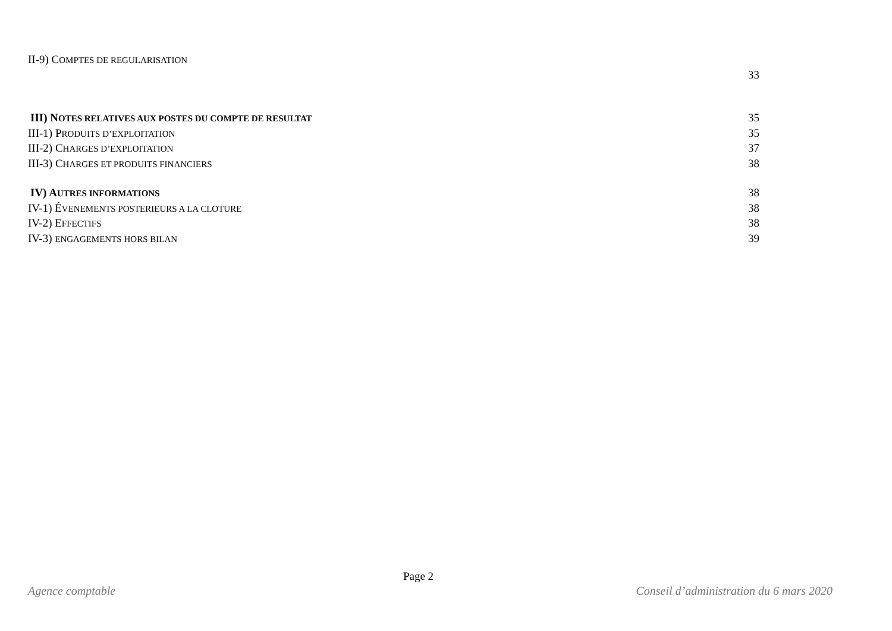II-9) COMPTES DE REGULARISATION
33
III) NOTES RELATIVES AUX POSTES DU COMPTE DE RESULTAT 35
III-1) PRODUITS D’EXPLOITATION 35
III-2) CHARGES D’EXPLOITATION 37
III-3) CHARGES ET PRODUITS FINANCIERS 38
IV) AUTRES INFORMATIONS 38
IV-1) ÉVENEMENTS POSTERIEURS A LA CLOTURE 38
IV-2) EFFECTIFS 38
IV-3) ENGAGEMENTS HORS BILAN 39
Page 2
Agence comptable Conseil d’administration du 6 mars 2020